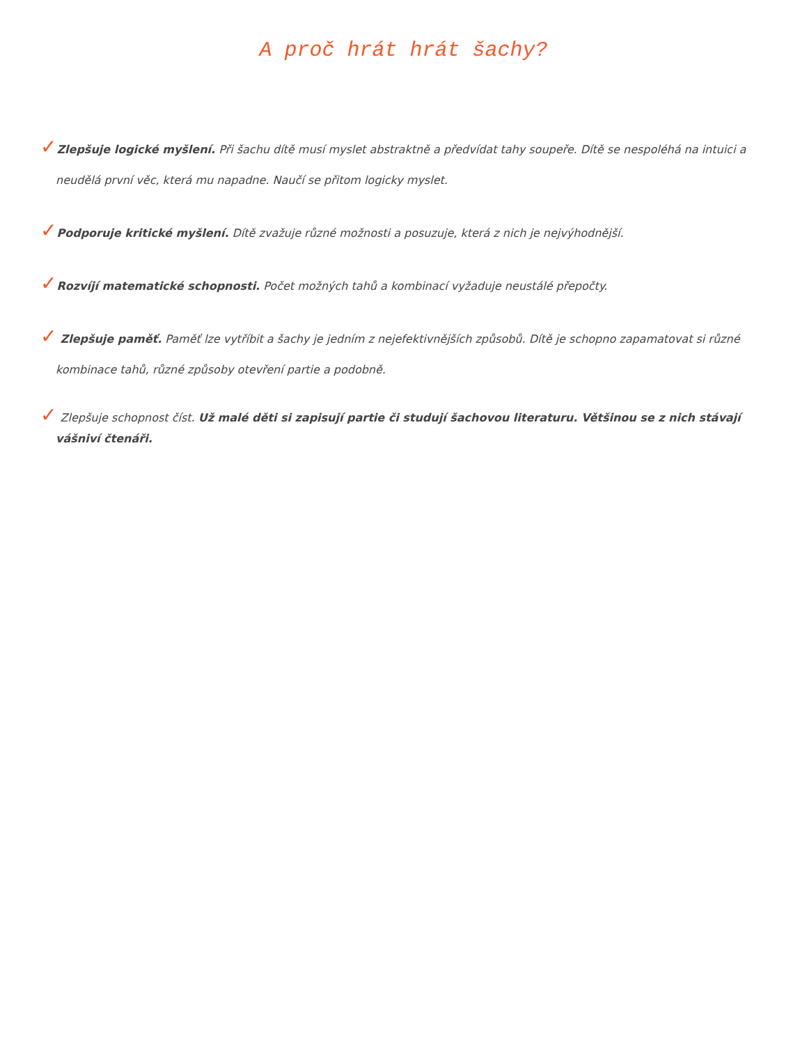A proč hrát hrát šachy?
✓Zlepšuje logické myšlení. Při šachu dítě musí myslet abstraktně a předvídat tahy soupeře. Dítě se nespoléhá na intuici a neudělá první věc, která mu napadne. Naučí se přitom logicky myslet.
✓Podporuje kritické myšlení. Dítě zvažuje různé možnosti a posuzuje, která z nich je nejvýhodnější.
✓Rozvíjí matematické schopnosti. Počet možných tahů a kombinací vyžaduje neustálé přepočty.
✓ Zlepšuje paměť. Paměť lze vytříbit a šachy je jedním z nejefektivnějších způsobů. Dítě je schopno zapamatovat si různé kombinace tahů, různé způsoby otevření partie a podobně.
✓ Zlepšuje schopnost číst. Už malé děti si zapisují partie či studují šachovou literaturu. Většinou se z nich stávají vášniví čtenáři.